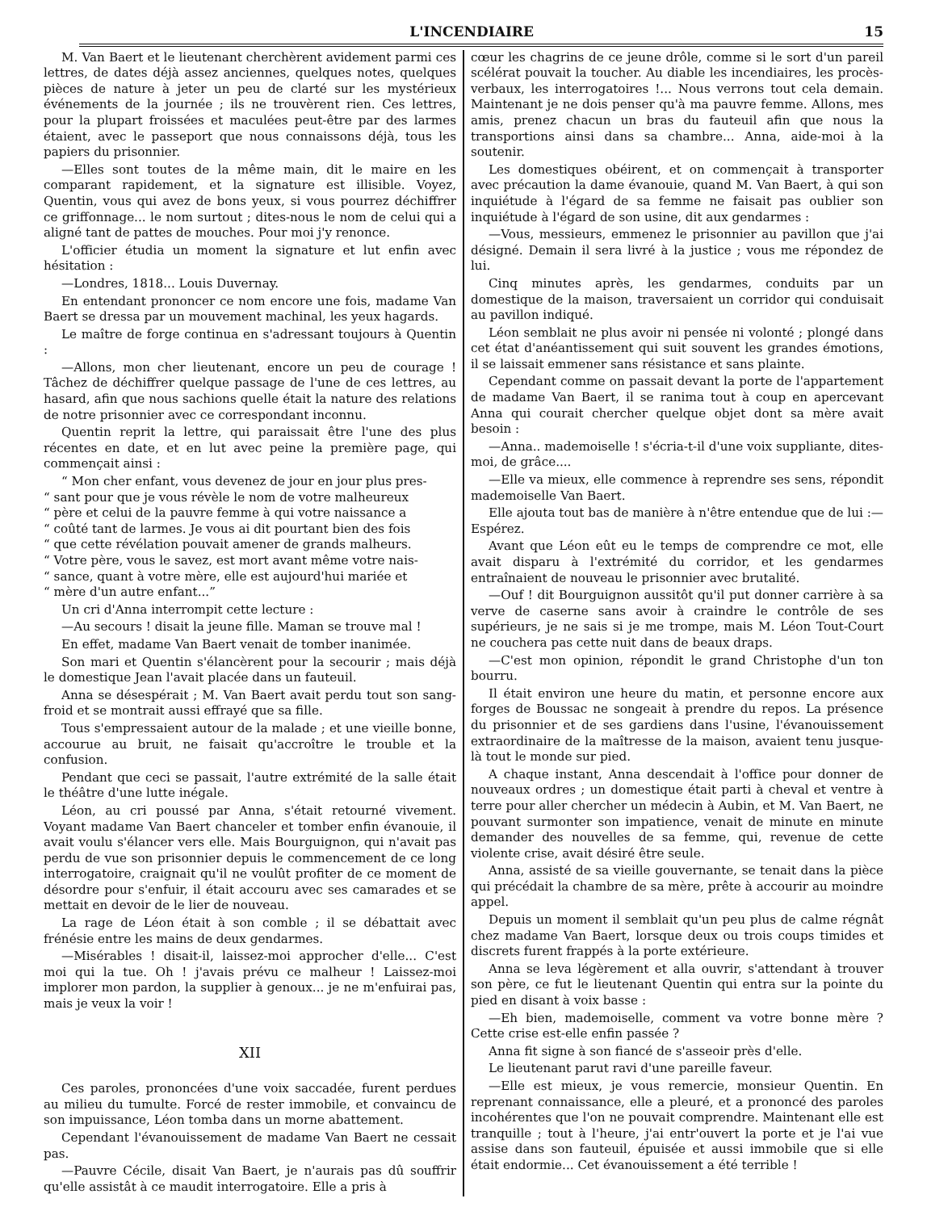L'INCENDIAIRE 15
M. Van Baert et le lieutenant cherchèrent avidement parmi ces lettres, de dates déjà assez anciennes, quelques notes, quelques pièces de nature à jeter un peu de clarté sur les mystérieux événements de la journée ; ils ne trouvèrent rien. Ces lettres, pour la plupart froissées et maculées peut-être par des larmes étaient, avec le passeport que nous connaissons déjà, tous les papiers du prisonnier.
—Elles sont toutes de la même main, dit le maire en les comparant rapidement, et la signature est illisible. Voyez, Quentin, vous qui avez de bons yeux, si vous pourrez déchiffrer ce griffonnage... le nom surtout ; dites-nous le nom de celui qui a aligné tant de pattes de mouches. Pour moi j'y renonce.
L'officier étudia un moment la signature et lut enfin avec hésitation :
—Londres, 1818... Louis Duvernay.
En entendant prononcer ce nom encore une fois, madame Van Baert se dressa par un mouvement machinal, les yeux hagards.
Le maître de forge continua en s'adressant toujours à Quentin :
—Allons, mon cher lieutenant, encore un peu de courage ! Tâchez de déchiffrer quelque passage de l'une de ces lettres, au hasard, afin que nous sachions quelle était la nature des relations de notre prisonnier avec ce correspondant inconnu.
Quentin reprit la lettre, qui paraissait être l'une des plus récentes en date, et en lut avec peine la première page, qui commençait ainsi :
“ Mon cher enfant, vous devenez de jour en jour plus pres-
“ sant pour que je vous révèle le nom de votre malheureux
“ père et celui de la pauvre femme à qui votre naissance a
“ coûté tant de larmes. Je vous ai dit pourtant bien des fois
“ que cette révélation pouvait amener de grands malheurs.
“ Votre père, vous le savez, est mort avant même votre nais-
“ sance, quant à votre mère, elle est aujourd'hui mariée et
“ mère d'un autre enfant...”
Un cri d'Anna interrompit cette lecture :
—Au secours ! disait la jeune fille. Maman se trouve mal !
En effet, madame Van Baert venait de tomber inanimée.
Son mari et Quentin s'élancèrent pour la secourir ; mais déjà le domestique Jean l'avait placée dans un fauteuil.
Anna se désespérait ; M. Van Baert avait perdu tout son sang-froid et se montrait aussi effrayé que sa fille.
Tous s'empressaient autour de la malade ; et une vieille bonne, accourue au bruit, ne faisait qu'accroître le trouble et la confusion.
Pendant que ceci se passait, l'autre extrémité de la salle était le théâtre d'une lutte inégale.
Léon, au cri poussé par Anna, s'était retourné vivement. Voyant madame Van Baert chanceler et tomber enfin évanouie, il avait voulu s'élancer vers elle. Mais Bourguignon, qui n'avait pas perdu de vue son prisonnier depuis le commencement de ce long interrogatoire, craignait qu'il ne voulût profiter de ce moment de désordre pour s'enfuir, il était accouru avec ses camarades et se mettait en devoir de le lier de nouveau.
La rage de Léon était à son comble ; il se débattait avec frénésie entre les mains de deux gendarmes.
—Misérables ! disait-il, laissez-moi approcher d'elle... C'est moi qui la tue. Oh ! j'avais prévu ce malheur ! Laissez-moi implorer mon pardon, la supplier à genoux... je ne m'enfuirai pas, mais je veux la voir !
XII
Ces paroles, prononcées d'une voix saccadée, furent perdues au milieu du tumulte. Forcé de rester immobile, et convaincu de son impuissance, Léon tomba dans un morne abattement.
Cependant l'évanouissement de madame Van Baert ne cessait pas.
—Pauvre Cécile, disait Van Baert, je n'aurais pas dû souffrir qu'elle assistât à ce maudit interrogatoire. Elle a pris à
cœur les chagrins de ce jeune drôle, comme si le sort d'un pareil scélérat pouvait la toucher. Au diable les incendiaires, les procès-verbaux, les interrogatoires !... Nous verrons tout cela demain. Maintenant je ne dois penser qu'à ma pauvre femme. Allons, mes amis, prenez chacun un bras du fauteuil afin que nous la transportions ainsi dans sa chambre... Anna, aide-moi à la soutenir.
Les domestiques obéirent, et on commençait à transporter avec précaution la dame évanouie, quand M. Van Baert, à qui son inquiétude à l'égard de sa femme ne faisait pas oublier son inquiétude à l'égard de son usine, dit aux gendarmes :
—Vous, messieurs, emmenez le prisonnier au pavillon que j'ai désigné. Demain il sera livré à la justice ; vous me répondez de lui.
Cinq minutes après, les gendarmes, conduits par un domestique de la maison, traversaient un corridor qui conduisait au pavillon indiqué.
Léon semblait ne plus avoir ni pensée ni volonté ; plongé dans cet état d'anéantissement qui suit souvent les grandes émotions, il se laissait emmener sans résistance et sans plainte.
Cependant comme on passait devant la porte de l'appartement de madame Van Baert, il se ranima tout à coup en apercevant Anna qui courait chercher quelque objet dont sa mère avait besoin :
—Anna.. mademoiselle ! s'écria-t-il d'une voix suppliante, dites-moi, de grâce....
—Elle va mieux, elle commence à reprendre ses sens, répondit mademoiselle Van Baert.
Elle ajouta tout bas de manière à n'être entendue que de lui :—Espérez.
Avant que Léon eût eu le temps de comprendre ce mot, elle avait disparu à l'extrémité du corridor, et les gendarmes entraînaient de nouveau le prisonnier avec brutalité.
—Ouf ! dit Bourguignon aussitôt qu'il put donner carrière à sa verve de caserne sans avoir à craindre le contrôle de ses supérieurs, je ne sais si je me trompe, mais M. Léon Tout-Court ne couchera pas cette nuit dans de beaux draps.
—C'est mon opinion, répondit le grand Christophe d'un ton bourru.
Il était environ une heure du matin, et personne encore aux forges de Boussac ne songeait à prendre du repos. La présence du prisonnier et de ses gardiens dans l'usine, l'évanouissement extraordinaire de la maîtresse de la maison, avaient tenu jusque-là tout le monde sur pied.
A chaque instant, Anna descendait à l'office pour donner de nouveaux ordres ; un domestique était parti à cheval et ventre à terre pour aller chercher un médecin à Aubin, et M. Van Baert, ne pouvant surmonter son impatience, venait de minute en minute demander des nouvelles de sa femme, qui, revenue de cette violente crise, avait désiré être seule.
Anna, assisté de sa vieille gouvernante, se tenait dans la pièce qui précédait la chambre de sa mère, prête à accourir au moindre appel.
Depuis un moment il semblait qu'un peu plus de calme régnât chez madame Van Baert, lorsque deux ou trois coups timides et discrets furent frappés à la porte extérieure.
Anna se leva légèrement et alla ouvrir, s'attendant à trouver son père, ce fut le lieutenant Quentin qui entra sur la pointe du pied en disant à voix basse :
—Eh bien, mademoiselle, comment va votre bonne mère ? Cette crise est-elle enfin passée ?
Anna fit signe à son fiancé de s'asseoir près d'elle.
Le lieutenant parut ravi d'une pareille faveur.
—Elle est mieux, je vous remercie, monsieur Quentin. En reprenant connaissance, elle a pleuré, et a prononcé des paroles incohérentes que l'on ne pouvait comprendre. Maintenant elle est tranquille ; tout à l'heure, j'ai entr'ouvert la porte et je l'ai vue assise dans son fauteuil, épuisée et aussi immobile que si elle était endormie... Cet évanouissement a été terrible !